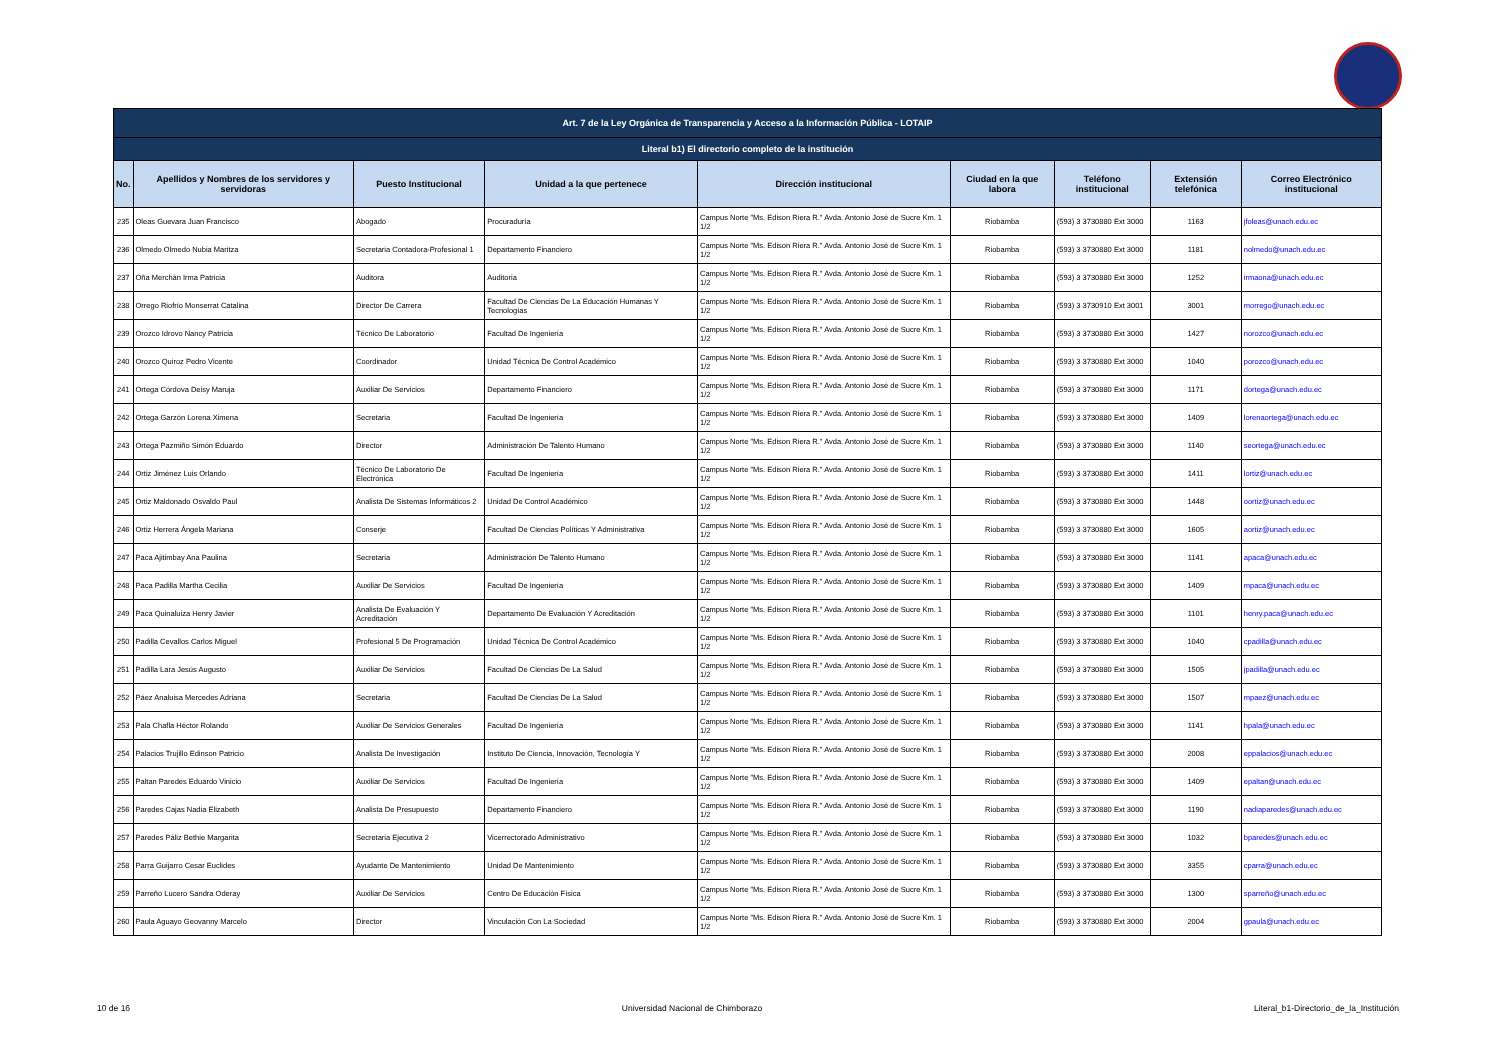| Art. 7 de la Ley Orgánica de Transparencia y Acceso a la Información Pública - LOTAIP | | | | | | | | |
| --- | --- | --- | --- | --- | --- | --- | --- | --- |
| Literal b1) El directorio completo de la institución | | | | | | | | |
| No. | Apellidos y Nombres de los servidores y servidoras | Puesto Institucional | Unidad a la que pertenece | Dirección institucional | Ciudad en la que labora | Teléfono institucional | Extensión telefónica | Correo Electrónico institucional |
| 235 | Oleas Guevara Juan Francisco | Abogado | Procuraduría | Campus Norte "Ms. Edison Riera R." Avda. Antonio José de Sucre Km. 1 1/2 | Riobamba | (593) 3 3730880 Ext 3000 | 1163 | jfoleas@unach.edu.ec |
| 236 | Olmedo Olmedo Nubia Maritza | Secretaria Contadora-Profesional 1 | Departamento Financiero | Campus Norte "Ms. Edison Riera R." Avda. Antonio José de Sucre Km. 1 1/2 | Riobamba | (593) 3 3730880 Ext 3000 | 1181 | nolmedo@unach.edu.ec |
| 237 | Oña Merchán Irma Patricia | Auditora | Auditoria | Campus Norte "Ms. Edison Riera R." Avda. Antonio José de Sucre Km. 1 1/2 | Riobamba | (593) 3 3730880 Ext 3000 | 1252 | irmaona@unach.edu.ec |
| 238 | Orrego Riofrío Monserrat Catalina | Director De Carrera | Facultad De Ciencias De La Educación Humanas Y Tecnologías | Campus Norte "Ms. Edison Riera R." Avda. Antonio José de Sucre Km. 1 1/2 | Riobamba | (593) 3 3730910 Ext 3001 | 3001 | morrego@unach.edu.ec |
| 239 | Orozco Idrovo Nancy Patricia | Técnico De Laboratorio | Facultad De Ingeniería | Campus Norte "Ms. Edison Riera R." Avda. Antonio José de Sucre Km. 1 1/2 | Riobamba | (593) 3 3730880 Ext 3000 | 1427 | norozco@unach.edu.ec |
| 240 | Orozco Quiroz Pedro Vicente | Coordinador | Unidad Técnica De Control Académico | Campus Norte "Ms. Edison Riera R." Avda. Antonio José de Sucre Km. 1 1/2 | Riobamba | (593) 3 3730880 Ext 3000 | 1040 | porozco@unach.edu.ec |
| 241 | Ortega Córdova Deisy Maruja | Auxiliar De Servicios | Departamento Financiero | Campus Norte "Ms. Edison Riera R." Avda. Antonio José de Sucre Km. 1 1/2 | Riobamba | (593) 3 3730880 Ext 3000 | 1171 | dortega@unach.edu.ec |
| 242 | Ortega Garzón Lorena Ximena | Secretaria | Facultad De Ingeniería | Campus Norte "Ms. Edison Riera R." Avda. Antonio José de Sucre Km. 1 1/2 | Riobamba | (593) 3 3730880 Ext 3000 | 1409 | lorenaortega@unach.edu.ec |
| 243 | Ortega Pazmiño Simón Eduardo | Director | Administración De Talento Humano | Campus Norte "Ms. Edison Riera R." Avda. Antonio José de Sucre Km. 1 1/2 | Riobamba | (593) 3 3730880 Ext 3000 | 1140 | seortega@unach.edu.ec |
| 244 | Ortiz Jiménez Luis Orlando | Técnico De Laboratorio De Electrónica | Facultad De Ingeniería | Campus Norte "Ms. Edison Riera R." Avda. Antonio José de Sucre Km. 1 1/2 | Riobamba | (593) 3 3730880 Ext 3000 | 1411 | lortiz@unach.edu.ec |
| 245 | Ortiz Maldonado Osvaldo Paul | Analista De Sistemas Informáticos 2 | Unidad De Control Académico | Campus Norte "Ms. Edison Riera R." Avda. Antonio José de Sucre Km. 1 1/2 | Riobamba | (593) 3 3730880 Ext 3000 | 1448 | oortiz@unach.edu.ec |
| 246 | Ortiz Herrera Ángela Mariana | Conserje | Facultad De Ciencias Políticas Y Administrativa | Campus Norte "Ms. Edison Riera R." Avda. Antonio José de Sucre Km. 1 1/2 | Riobamba | (593) 3 3730880 Ext 3000 | 1605 | aortiz@unach.edu.ec |
| 247 | Paca Ajitimbay Ana Paulina | Secretaria | Administración De Talento Humano | Campus Norte "Ms. Edison Riera R." Avda. Antonio José de Sucre Km. 1 1/2 | Riobamba | (593) 3 3730880 Ext 3000 | 1141 | apaca@unach.edu.ec |
| 248 | Paca Padilla Martha Cecilia | Auxiliar De Servicios | Facultad De Ingeniería | Campus Norte "Ms. Edison Riera R." Avda. Antonio José de Sucre Km. 1 1/2 | Riobamba | (593) 3 3730880 Ext 3000 | 1409 | mpaca@unach.edu.ec |
| 249 | Paca Quinaluiza Henry Javier | Analista De Evaluación Y Acreditación | Departamento De Evaluación Y Acreditación | Campus Norte "Ms. Edison Riera R." Avda. Antonio José de Sucre Km. 1 1/2 | Riobamba | (593) 3 3730880 Ext 3000 | 1101 | henry.paca@unach.edu.ec |
| 250 | Padilla Cevallos Carlos Miguel | Profesional 5 De Programación | Unidad Técnica De Control Académico | Campus Norte "Ms. Edison Riera R." Avda. Antonio José de Sucre Km. 1 1/2 | Riobamba | (593) 3 3730880 Ext 3000 | 1040 | cpadilla@unach.edu.ec |
| 251 | Padilla Lara Jesús Augusto | Auxiliar De Servicios | Facultad De Ciencias De La Salud | Campus Norte "Ms. Edison Riera R." Avda. Antonio José de Sucre Km. 1 1/2 | Riobamba | (593) 3 3730880 Ext 3000 | 1505 | jpadilla@unach.edu.ec |
| 252 | Páez Analuisa Mercedes Adriana | Secretaria | Facultad De Ciencias De La Salud | Campus Norte "Ms. Edison Riera R." Avda. Antonio José de Sucre Km. 1 1/2 | Riobamba | (593) 3 3730880 Ext 3000 | 1507 | mpaez@unach.edu.ec |
| 253 | Pala Chafla Héctor Rolando | Auxiliar De Servicios Generales | Facultad De Ingeniería | Campus Norte "Ms. Edison Riera R." Avda. Antonio José de Sucre Km. 1 1/2 | Riobamba | (593) 3 3730880 Ext 3000 | 1141 | hpala@unach.edu.ec |
| 254 | Palacios Trujillo Edinson Patricio | Analista De Investigación | Instituto De Ciencia, Innovación, Tecnología Y | Campus Norte "Ms. Edison Riera R." Avda. Antonio José de Sucre Km. 1 1/2 | Riobamba | (593) 3 3730880 Ext 3000 | 2008 | eppalacios@unach.edu.ec |
| 255 | Paltan Paredes Eduardo Vinicio | Auxiliar De Servicios | Facultad De Ingeniería | Campus Norte "Ms. Edison Riera R." Avda. Antonio José de Sucre Km. 1 1/2 | Riobamba | (593) 3 3730880 Ext 3000 | 1409 | epaltan@unach.edu.ec |
| 256 | Paredes Cajas Nadia Elizabeth | Analista De Presupuesto | Departamento Financiero | Campus Norte "Ms. Edison Riera R." Avda. Antonio José de Sucre Km. 1 1/2 | Riobamba | (593) 3 3730880 Ext 3000 | 1190 | nadiaparedes@unach.edu.ec |
| 257 | Paredes Páliz Bethie Margarita | Secretaria Ejecutiva 2 | Vicerrectorado Administrativo | Campus Norte "Ms. Edison Riera R." Avda. Antonio José de Sucre Km. 1 1/2 | Riobamba | (593) 3 3730880 Ext 3000 | 1032 | bparedes@unach.edu.ec |
| 258 | Parra Guijarro Cesar Euclides | Ayudante De Mantenimiento | Unidad De Mantenimiento | Campus Norte "Ms. Edison Riera R." Avda. Antonio José de Sucre Km. 1 1/2 | Riobamba | (593) 3 3730880 Ext 3000 | 3355 | cparra@unach.edu.ec |
| 259 | Parreño Lucero Sandra Oderay | Auxiliar De Servicios | Centro De Educación Física | Campus Norte "Ms. Edison Riera R." Avda. Antonio José de Sucre Km. 1 1/2 | Riobamba | (593) 3 3730880 Ext 3000 | 1300 | sparreño@unach.edu.ec |
| 260 | Paula Aguayo Geovanny Marcelo | Director | Vinculación Con La Sociedad | Campus Norte "Ms. Edison Riera R." Avda. Antonio José de Sucre Km. 1 1/2 | Riobamba | (593) 3 3730880 Ext 3000 | 2004 | gpaula@unach.edu.ec |
10 de 16 Universidad Nacional de Chimborazo Literal_b1-Directorio_de_la_Institución